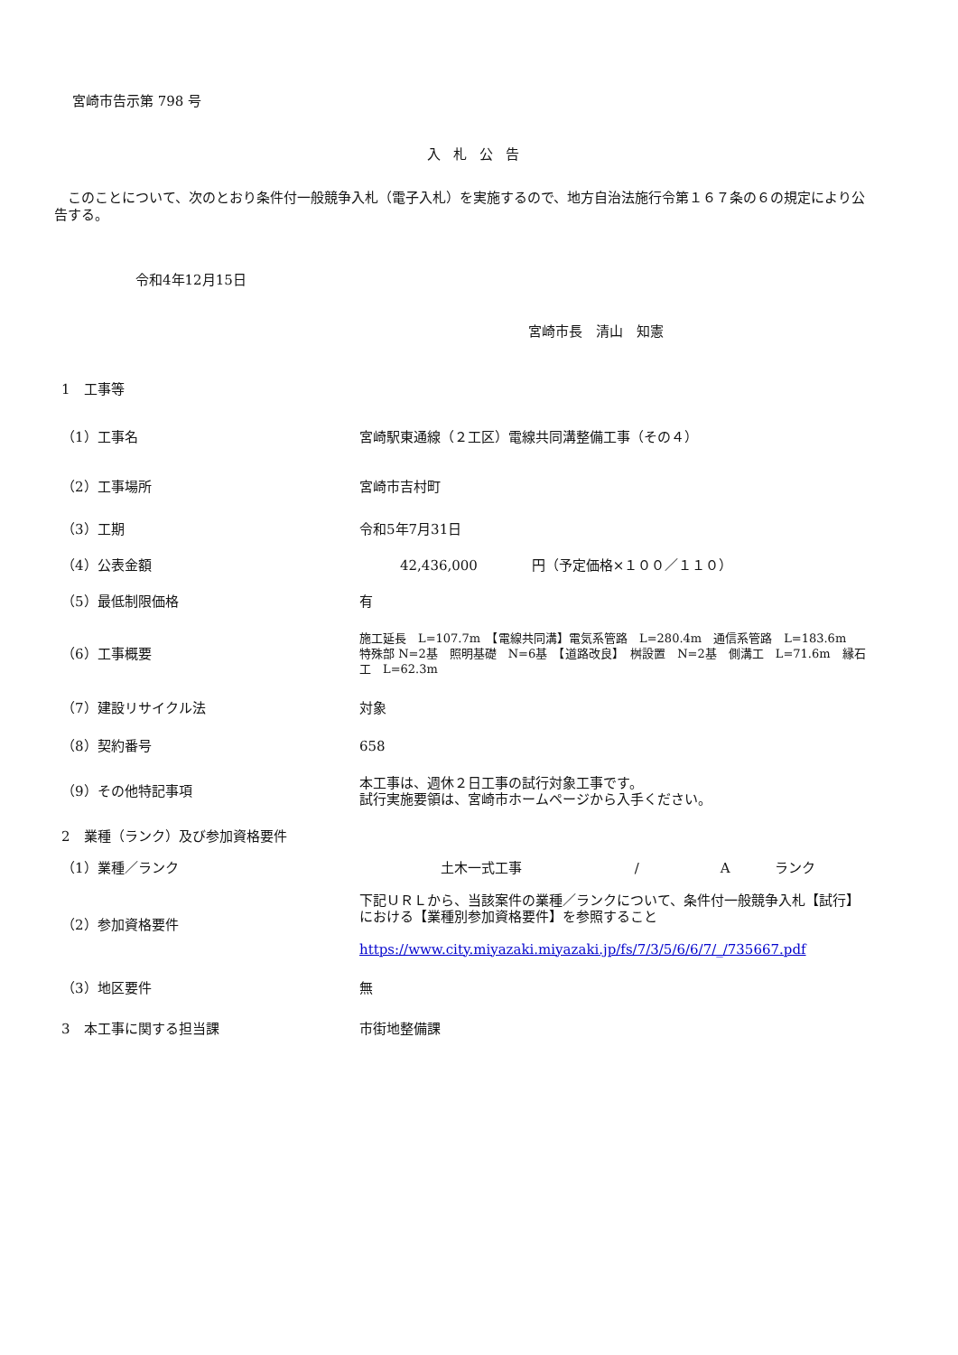宮崎市告示第 798 号
入札公告
このことについて、次のとおり条件付一般競争入札（電子入札）を実施するので、地方自治法施行令第１６７条の６の規定により公告する。
令和4年12月15日
宮崎市長　清山　知憲
| 1 工事等 | |
| （1）工事名 | 宮崎駅東通線（２工区）電線共同溝整備工事（その４） |
| （2）工事場所 | 宮崎市吉村町 |
| （3）工期 | 令和5年7月31日 |
| （4）公表金額 | 42,436,000 円（予定価格×１００／１１０） |
| （5）最低制限価格 | 有 |
| （6）工事概要 | 施工延長 L=107.7m 【電線共同溝】電気系管路 L=280.4m 通信系管路 L=183.6m 特殊部 N=2基 照明基礎 N=6基 【道路改良】 桝設置 N=2基 側溝工 L=71.6m 縁石工 L=62.3m |
| （7）建設リサイクル法 | 対象 |
| （8）契約番号 | 658 |
| （9）その他特記事項 | 本工事は、週休２日工事の試行対象工事です。 試行実施要領は、宮崎市ホームページから入手ください。 |
| 2 業種（ランク）及び参加資格要件 | |
| （1）業種／ランク | 土木一式工事 / A ランク |
| （2）参加資格要件 | 下記ＵＲＬから、当該案件の業種／ランクについて、条件付一般競争入札【試行】における【業種別参加資格要件】を参照すること https://www.city.miyazaki.miyazaki.jp/fs/7/3/5/6/6/7/_/735667.pdf |
| （3）地区要件 | 無 |
| 3 本工事に関する担当課 | 市街地整備課 |